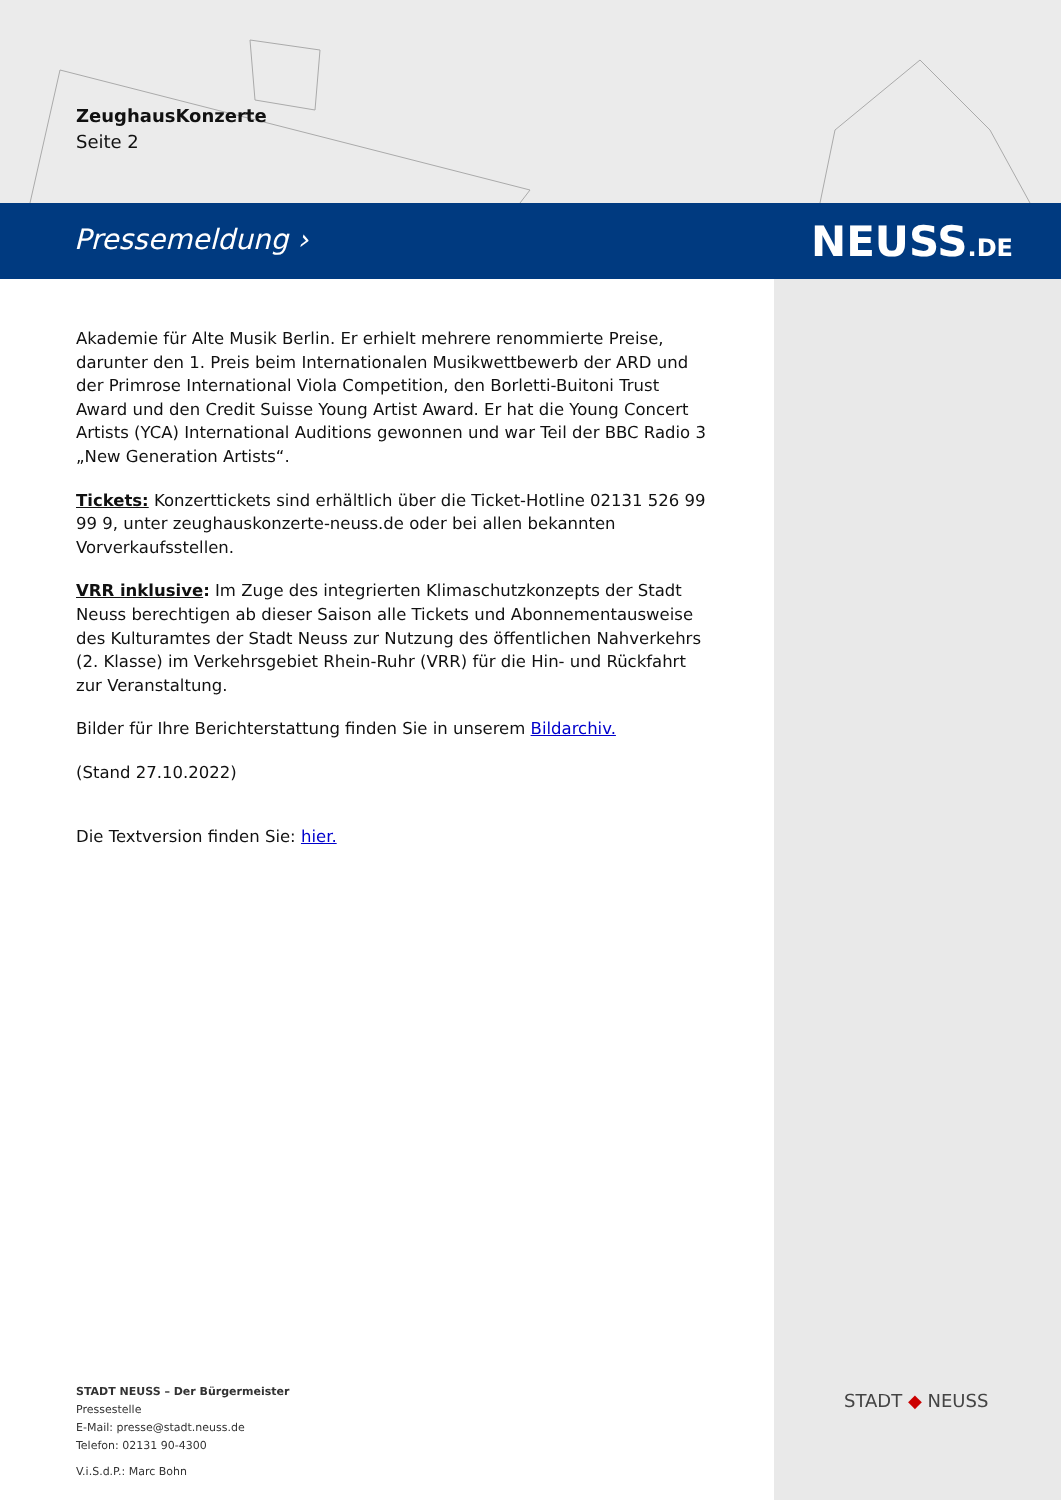ZeughausKonzerte
Seite 2
Pressemeldung › NEUSS.DE
Akademie für Alte Musik Berlin. Er erhielt mehrere renommierte Preise, darunter den 1. Preis beim Internationalen Musikwettbewerb der ARD und der Primrose International Viola Competition, den Borletti-Buitoni Trust Award und den Credit Suisse Young Artist Award. Er hat die Young Concert Artists (YCA) International Auditions gewonnen und war Teil der BBC Radio 3 „New Generation Artists“.
Tickets: Konzerttickets sind erhältlich über die Ticket-Hotline 02131 526 99 99 9, unter zeughauskonzerte-neuss.de oder bei allen bekannten Vorverkaufsstellen.
VRR inklusive: Im Zuge des integrierten Klimaschutzkonzepts der Stadt Neuss berechtigen ab dieser Saison alle Tickets und Abonnementausweise des Kulturamtes der Stadt Neuss zur Nutzung des öffentlichen Nahverkehrs (2. Klasse) im Verkehrsgebiet Rhein-Ruhr (VRR) für die Hin- und Rückfahrt zur Veranstaltung.
Bilder für Ihre Berichterstattung finden Sie in unserem Bildarchiv.
(Stand 27.10.2022)
Die Textversion finden Sie: hier.
STADT NEUSS – Der Bürgermeister
Pressestelle
E-Mail: presse@stadt.neuss.de
Telefon: 02131 90-4300
V.i.S.d.P.: Marc Bohn
STADT ◆ NEUSS